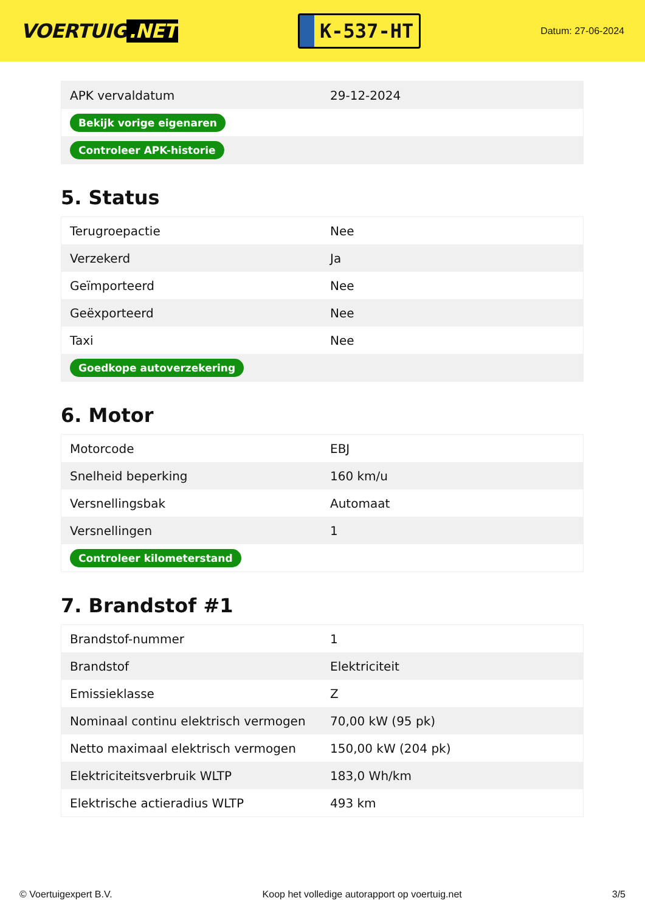VOERTUIG.NET
K-537-HT
Datum: 27-06-2024
| APK vervaldatum | 29-12-2024 |
| Bekijk vorige eigenaren | |
| Controleer APK-historie | |
5. Status
| Terugroepactie | Nee |
| Verzekerd | Ja |
| Geïmporteerd | Nee |
| Geëxporteerd | Nee |
| Taxi | Nee |
| Goedkope autoverzekering | |
6. Motor
| Motorcode | EBJ |
| Snelheid beperking | 160 km/u |
| Versnellingsbak | Automaat |
| Versnellingen | 1 |
| Controleer kilometerstand | |
7. Brandstof #1
| Brandstof-nummer | 1 |
| Brandstof | Elektriciteit |
| Emissieklasse | Z |
| Nominaal continu elektrisch vermogen | 70,00 kW (95 pk) |
| Netto maximaal elektrisch vermogen | 150,00 kW (204 pk) |
| Elektriciteitsverbruik WLTP | 183,0 Wh/km |
| Elektrische actieradius WLTP | 493 km |
© Voertuigexpert B.V. Koop het volledige autorapport op voertuig.net 3/5